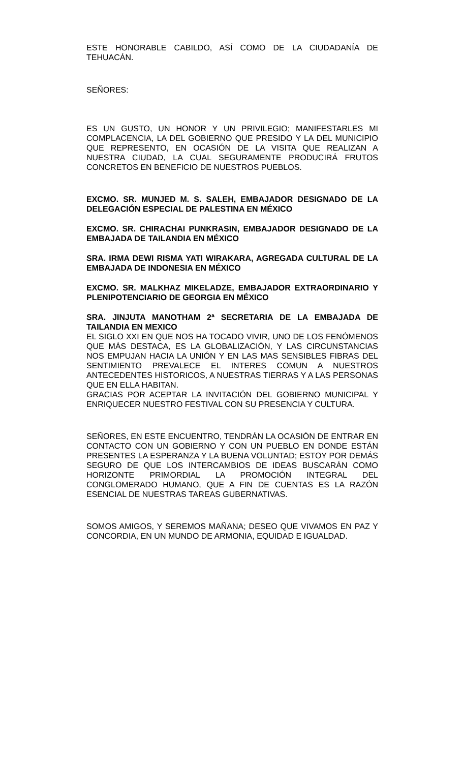ESTE HONORABLE CABILDO, ASÍ COMO DE LA CIUDADANÍA DE TEHUACÁN.
SEÑORES:
ES UN GUSTO, UN HONOR Y UN PRIVILEGIO; MANIFESTARLES MI COMPLACENCIA, LA DEL GOBIERNO QUE PRESIDO Y LA DEL MUNICIPIO QUE REPRESENTO, EN OCASIÓN DE LA VISITA QUE REALIZAN A NUESTRA CIUDAD, LA CUAL SEGURAMENTE PRODUCIRÁ FRUTOS CONCRETOS EN BENEFICIO DE NUESTROS PUEBLOS.
EXCMO. SR. MUNJED M. S. SALEH, EMBAJADOR DESIGNADO DE LA DELEGACIÓN ESPECIAL DE PALESTINA EN MÉXICO
EXCMO. SR. CHIRACHAI PUNKRASIN, EMBAJADOR DESIGNADO DE LA EMBAJADA DE TAILANDIA EN MÉXICO
SRA. IRMA DEWI RISMA YATI WIRAKARA, AGREGADA CULTURAL DE LA EMBAJADA DE INDONESIA EN MÉXICO
EXCMO. SR. MALKHAZ MIKELADZE, EMBAJADOR EXTRAORDINARIO Y PLENIPOTENCIARIO DE GEORGIA EN MÉXICO
SRA. JINJUTA MANOTHAM 2ª SECRETARIA DE LA EMBAJADA DE TAILANDIA EN MEXICO
EL SIGLO XXI EN QUE NOS HA TOCADO VIVIR, UNO DE LOS FENÓMENOS QUE MÁS DESTACA, ES LA GLOBALIZACIÓN, Y LAS CIRCUNSTANCIAS NOS EMPUJAN HACIA LA UNIÓN Y EN LAS MAS SENSIBLES FIBRAS DEL SENTIMIENTO PREVALECE EL INTERES COMUN A NUESTROS ANTECEDENTES HISTORICOS, A NUESTRAS TIERRAS Y A LAS PERSONAS QUE EN ELLA HABITAN.
GRACIAS POR ACEPTAR LA INVITACIÓN DEL GOBIERNO MUNICIPAL Y ENRIQUECER NUESTRO FESTIVAL CON SU PRESENCIA Y CULTURA.
SEÑORES, EN ESTE ENCUENTRO, TENDRÁN LA OCASIÓN DE ENTRAR EN CONTACTO CON UN GOBIERNO Y CON UN PUEBLO EN DONDE ESTÁN PRESENTES LA ESPERANZA Y LA BUENA VOLUNTAD; ESTOY POR DEMÁS SEGURO DE QUE LOS INTERCAMBIOS DE IDEAS BUSCARÁN COMO HORIZONTE PRIMORDIAL LA PROMOCIÓN INTEGRAL DEL CONGLOMERADO HUMANO, QUE A FIN DE CUENTAS ES LA RAZÓN ESENCIAL DE NUESTRAS TAREAS GUBERNATIVAS.
SOMOS AMIGOS, Y SEREMOS MAÑANA; DESEO QUE VIVAMOS EN PAZ Y CONCORDIA, EN UN MUNDO DE ARMONIA, EQUIDAD E IGUALDAD.